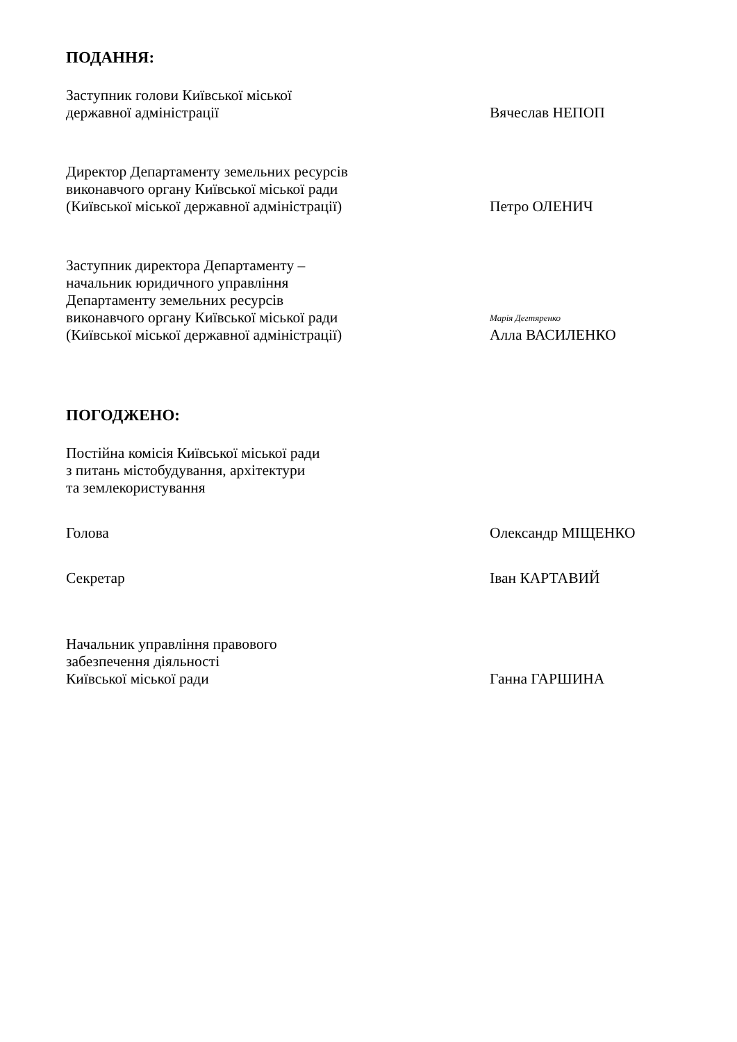ПОДАННЯ:
Заступник голови Київської міської
державної адміністрації
Вячеслав НЕПОП
Директор Департаменту земельних ресурсів
виконавчого органу Київської міської ради
(Київської міської державної адміністрації)
Петро ОЛЕНИЧ
Заступник директора Департаменту –
начальник юридичного управління
Департаменту земельних ресурсів
виконавчого органу Київської міської ради
(Київської міської державної адміністрації)
Марія Дегтяренко
Алла ВАСИЛЕНКО
ПОГОДЖЕНО:
Постійна комісія Київської міської ради
з питань містобудування, архітектури
та землекористування
Голова
Олександр МІЩЕНКО
Секретар
Іван КАРТАВИЙ
Начальник управління правового
забезпечення діяльності
Київської міської ради
Ганна ГАРШИНА